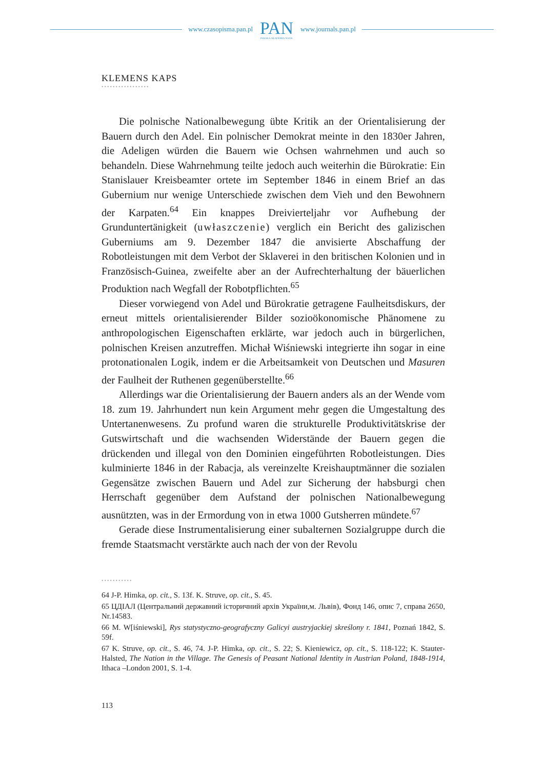www.czasopisma.pan.pl
PAN
POLSKA AKADEMIA NAUK
www.journals.pan.pl
KLEMENS KAPS
•••••••••••••••••
Die polnische Nationalbewegung übte Kritik an der Orientalisierung der Bauern durch den Adel. Ein polnischer Demokrat meinte in den 1830er Jahren, die Adeligen würden die Bauern wie Ochsen wahrnehmen und auch so behandeln. Diese Wahrnehmung teilte jedoch auch weiterhin die Bürokratie: Ein Stanislauer Kreisbeamter ortete im September 1846 in einem Brief an das Gubernium nur wenige Unterschiede zwischen dem Vieh und den Bewohnern der Karpaten.<sup>64</sup> Ein knappes Dreivierteljahr vor Aufhebung der Grunduntertänigkeit (uwłaszczenie) verglich ein Bericht des galizischen Guberniums am 9. Dezember 1847 die anvisierte Abschaffung der Robotleistungen mit dem Verbot der Sklaverei in den britischen Kolonien und in Französisch-Guinea, zweifelte aber an der Aufrechterhaltung der bäuerlichen Produktion nach Wegfall der Robotpflichten.<sup>65</sup>
Dieser vorwiegend von Adel und Bürokratie getragene Faulheitsdiskurs, der erneut mittels orientalisierender Bilder sozioökonomische Phänomene zu anthropologischen Eigenschaften erklärte, war jedoch auch in bürgerlichen, polnischen Kreisen anzutreffen. Michał Wiśniewski integrierte ihn sogar in eine protonationalen Logik, indem er die Arbeitsamkeit von Deutschen und Masuren der Faulheit der Ruthenen gegenüberstellte.<sup>66</sup>
Allerdings war die Orientalisierung der Bauern anders als an der Wende vom 18. zum 19. Jahrhundert nun kein Argument mehr gegen die Umgestaltung des Untertanenwesens. Zu profund waren die strukturelle Produktivitätskrise der Gutswirtschaft und die wachsenden Widerstände der Bauern gegen die drückenden und illegal von den Dominien eingeführten Robotleistungen. Dies kulminierte 1846 in der Rabacja, als vereinzelte Kreishauptmänner die sozialen Gegensätze zwischen Bauern und Adel zur Sicherung der habsburgi chen Herrschaft gegenüber dem Aufstand der polnischen Nationalbewegung ausnützten, was in der Ermordung von in etwa 1000 Gutsherren mündete.<sup>67</sup>
Gerade diese Instrumentalisierung einer subalternen Sozialgruppe durch die fremde Staatsmacht verstärkte auch nach der von der Revolu
•••••••••••
64 J-P. Himka, op. cit., S. 13f. K. Struve, op. cit., S. 45.
65 ЦДІАЛ (Центральний державний історичний архів України,м. Львів), Фонд 146, опис 7, справа 2650, Nr.14583.
66 M. W[iśniewski], Rys statystyczno-geografyczny Galicyi austryjackiej skreślony r. 1841, Poznań 1842, S. 59f.
67 K. Struve, op. cit., S. 46, 74. J-P. Himka, op. cit., S. 22; S. Kieniewicz, op. cit., S. 118-122; K. Stauter-Halsted, The Nation in the Village. The Genesis of Peasant National Identity in Austrian Poland, 1848-1914, Ithaca –London 2001, S. 1-4.
113